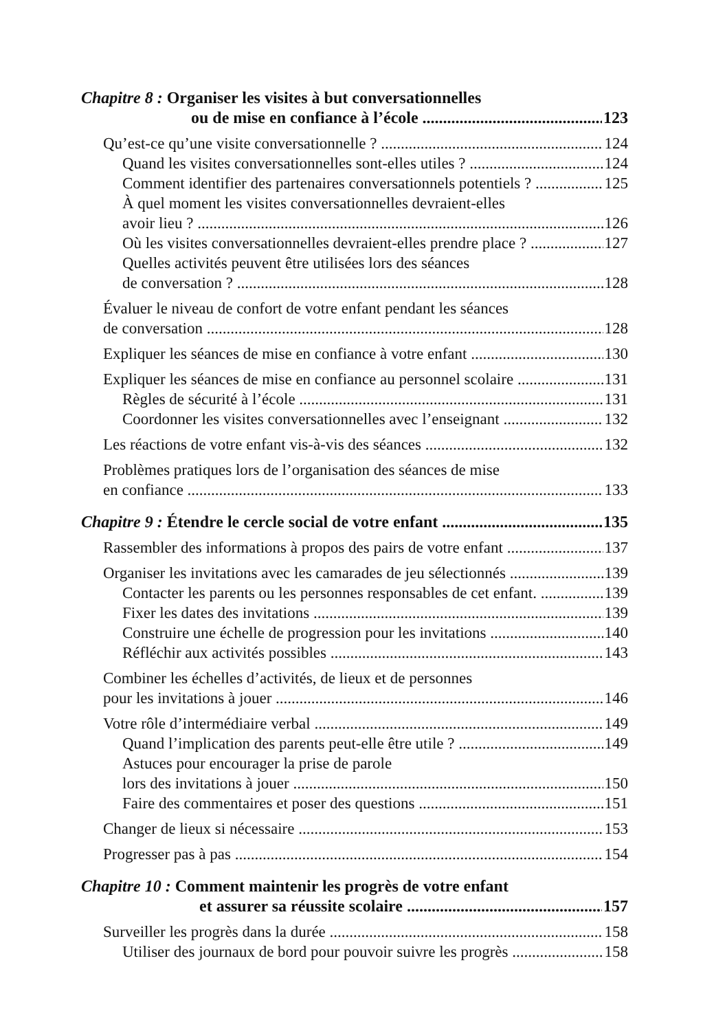Chapitre 8 : Organiser les visites à but conversationnelles
ou de mise en confiance à l’école 123
Qu’est-ce qu’une visite conversationnelle ? 124
Quand les visites conversationnelles sont-elles utiles ? 124
Comment identifier des partenaires conversationnels potentiels ? 125
À quel moment les visites conversationnelles devraient-elles
avoir lieu ? 126
Où les visites conversationnelles devraient-elles prendre place ? 127
Quelles activités peuvent être utilisées lors des séances
de conversation ? 128
Évaluer le niveau de confort de votre enfant pendant les séances
de conversation 128
Expliquer les séances de mise en confiance à votre enfant 130
Expliquer les séances de mise en confiance au personnel scolaire 131
Règles de sécurité à l’école 131
Coordonner les visites conversationnelles avec l’enseignant 132
Les réactions de votre enfant vis-à-vis des séances 132
Problèmes pratiques lors de l’organisation des séances de mise
en confiance 133
Chapitre 9 : Étendre le cercle social de votre enfant 135
Rassembler des informations à propos des pairs de votre enfant 137
Organiser les invitations avec les camarades de jeu sélectionnés 139
Contacter les parents ou les personnes responsables de cet enfant. 139
Fixer les dates des invitations 139
Construire une échelle de progression pour les invitations 140
Réfléchir aux activités possibles 143
Combiner les échelles d’activités, de lieux et de personnes
pour les invitations à jouer 146
Votre rôle d’intermédiaire verbal 149
Quand l’implication des parents peut-elle être utile ? 149
Astuces pour encourager la prise de parole
lors des invitations à jouer 150
Faire des commentaires et poser des questions 151
Changer de lieux si nécessaire 153
Progresser pas à pas 154
Chapitre 10 : Comment maintenir les progrès de votre enfant
et assurer sa réussite scolaire 157
Surveiller les progrès dans la durée 158
Utiliser des journaux de bord pour pouvoir suivre les progrès 158